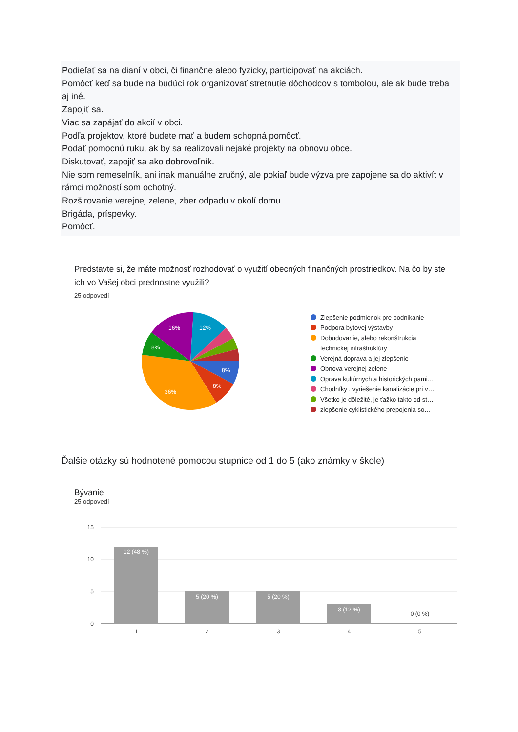Podieľať sa na dianí v obci, či finančne alebo fyzicky, participovať na akciách.
Pomôcť keď sa bude na budúci rok organizovať stretnutie dôchodcov s tombolou, ale ak bude treba aj iné.
Zapojiť sa.
Viac sa zapájať do akcií v obci.
Podľa projektov, ktoré budete mať a budem schopná pomôcť.
Podať pomocnú ruku, ak by sa realizovali nejaké projekty na obnovu obce.
Diskutovať, zapojiť sa ako dobrovoľník.
Nie som remeselník, ani inak manuálne zručný, ale pokiaľ bude výzva pre zapojene sa do aktivít v rámci možností som ochotný.
Rozširovanie verejnej zelene, zber odpadu v okolí domu.
Brigáda, príspevky.
Pomôcť.
Predstavte si, že máte možnosť rozhodovať o využití obecných finančných prostriedkov. Na čo by ste ich vo Vašej obci prednostne využili?
25 odpovedí
8%
8%
36%
8%
16%
12%
Zlepšenie podmienok pre podnikanie
Podpora bytovej výstavby
Dobudovanie, alebo rekonštrukcia
technickej infraštruktúry
Verejná doprava a jej zlepšenie
Obnova verejnej zelene
Oprava kultúrnych a historických pami…
Chodníky , vyriešenie kanalizácie pri v…
Všetko je dôležité, je ťažko takto od st…
zlepšenie cyklistického prepojenia so…
Ďalšie otázky sú hodnotené pomocou stupnice od 1 do 5 (ako známky v škole)
Bývanie
25 odpovedí
15
10
5
0
12 (48 %)
5 (20 %)
5 (20 %)
3 (12 %)
0 (0 %)
1
2
3
4
5